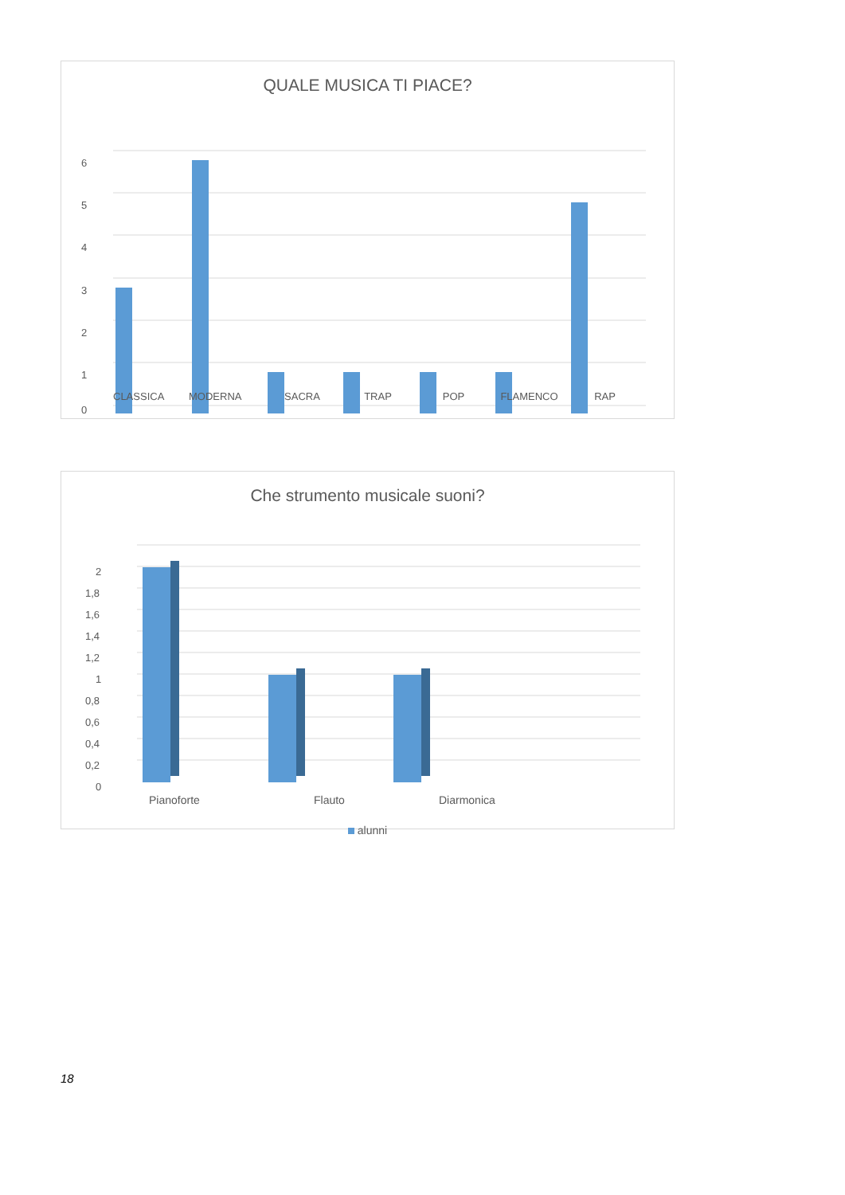QUALE MUSICA TI PIACE?
6
5
4
3
2
1
0
CLASSICA MODERNA SACRA TRAP POP FLAMENCO RAP
Che strumento musicale suoni?
2
1,8
1,6
1,4
1,2
1
0,8
0,6
0,4
0,2
0
Pianoforte Flauto Diarmonica
alunni
18